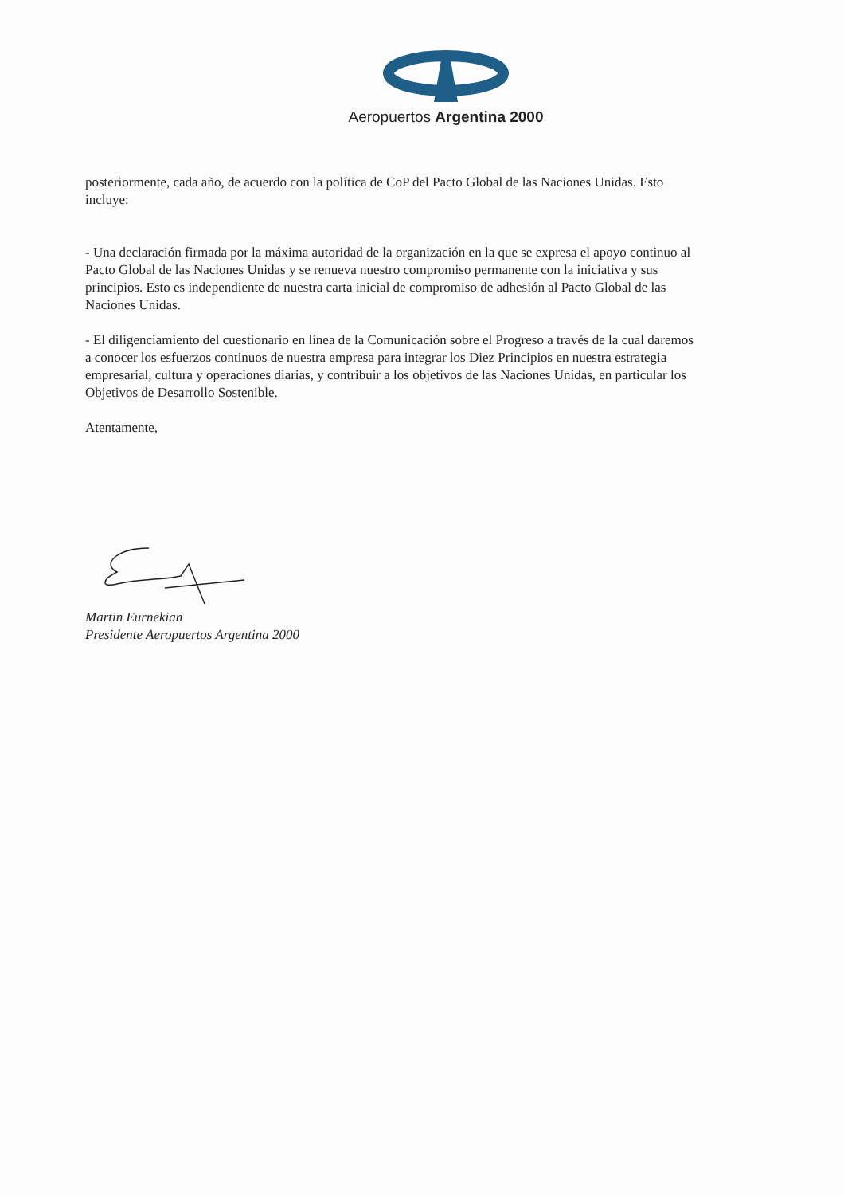Aeropuertos Argentina 2000
posteriormente, cada año, de acuerdo con la política de CoP del Pacto Global de las Naciones Unidas. Esto incluye:
- Una declaración firmada por la máxima autoridad de la organización en la que se expresa el apoyo continuo al Pacto Global de las Naciones Unidas y se renueva nuestro compromiso permanente con la iniciativa y sus principios. Esto es independiente de nuestra carta inicial de compromiso de adhesión al Pacto Global de las Naciones Unidas.
- El diligenciamiento del cuestionario en línea de la Comunicación sobre el Progreso a través de la cual daremos a conocer los esfuerzos continuos de nuestra empresa para integrar los Diez Principios en nuestra estrategia empresarial, cultura y operaciones diarias, y contribuir a los objetivos de las Naciones Unidas, en particular los Objetivos de Desarrollo Sostenible.
Atentamente,
Martin Eurnekian
Presidente Aeropuertos Argentina 2000